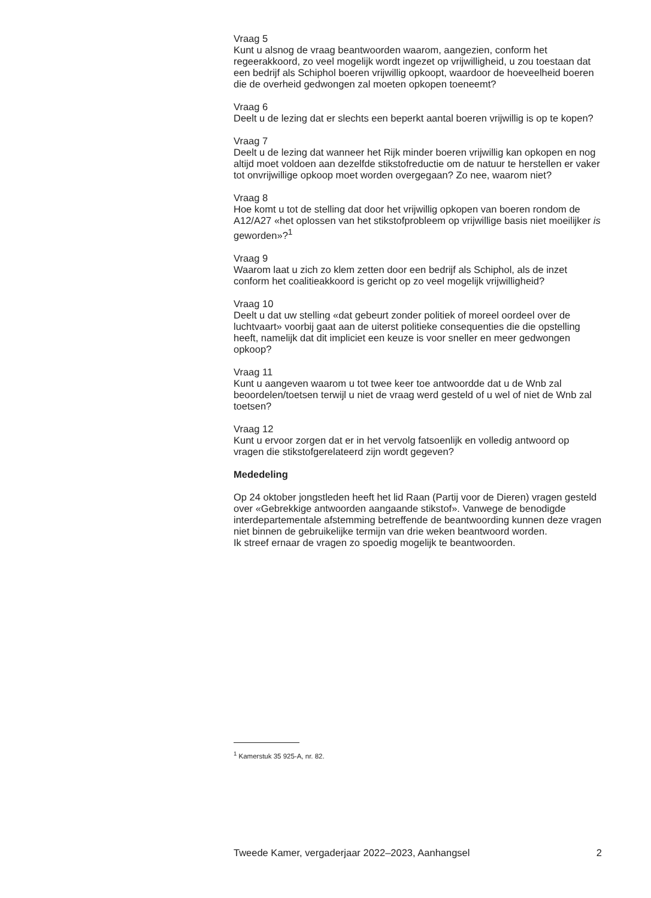Vraag 5
Kunt u alsnog de vraag beantwoorden waarom, aangezien, conform het regeerakkoord, zo veel mogelijk wordt ingezet op vrijwilligheid, u zou toestaan dat een bedrijf als Schiphol boeren vrijwillig opkoopt, waardoor de hoeveelheid boeren die de overheid gedwongen zal moeten opkopen toeneemt?
Vraag 6
Deelt u de lezing dat er slechts een beperkt aantal boeren vrijwillig is op te kopen?
Vraag 7
Deelt u de lezing dat wanneer het Rijk minder boeren vrijwillig kan opkopen en nog altijd moet voldoen aan dezelfde stikstofreductie om de natuur te herstellen er vaker tot onvrijwillige opkoop moet worden overgegaan? Zo nee, waarom niet?
Vraag 8
Hoe komt u tot de stelling dat door het vrijwillig opkopen van boeren rondom de A12/A27 «het oplossen van het stikstofprobleem op vrijwillige basis niet moeilijker is geworden»?<sup>1</sup>
Vraag 9
Waarom laat u zich zo klem zetten door een bedrijf als Schiphol, als de inzet conform het coalitieakkoord is gericht op zo veel mogelijk vrijwilligheid?
Vraag 10
Deelt u dat uw stelling «dat gebeurt zonder politiek of moreel oordeel over de luchtvaart» voorbij gaat aan de uiterst politieke consequenties die die opstelling heeft, namelijk dat dit impliciet een keuze is voor sneller en meer gedwongen opkoop?
Vraag 11
Kunt u aangeven waarom u tot twee keer toe antwoordde dat u de Wnb zal beoordelen/toetsen terwijl u niet de vraag werd gesteld of u wel of niet de Wnb zal toetsen?
Vraag 12
Kunt u ervoor zorgen dat er in het vervolg fatsoenlijk en volledig antwoord op vragen die stikstofgerelateerd zijn wordt gegeven?
Mededeling
Op 24 oktober jongstleden heeft het lid Raan (Partij voor de Dieren) vragen gesteld over «Gebrekkige antwoorden aangaande stikstof». Vanwege de benodigde interdepartementale afstemming betreffende de beantwoording kunnen deze vragen niet binnen de gebruikelijke termijn van drie weken beantwoord worden.
Ik streef ernaar de vragen zo spoedig mogelijk te beantwoorden.
<sup>1</sup> Kamerstuk 35 925-A, nr. 82.
Tweede Kamer, vergaderjaar 2022–2023, Aanhangsel 2